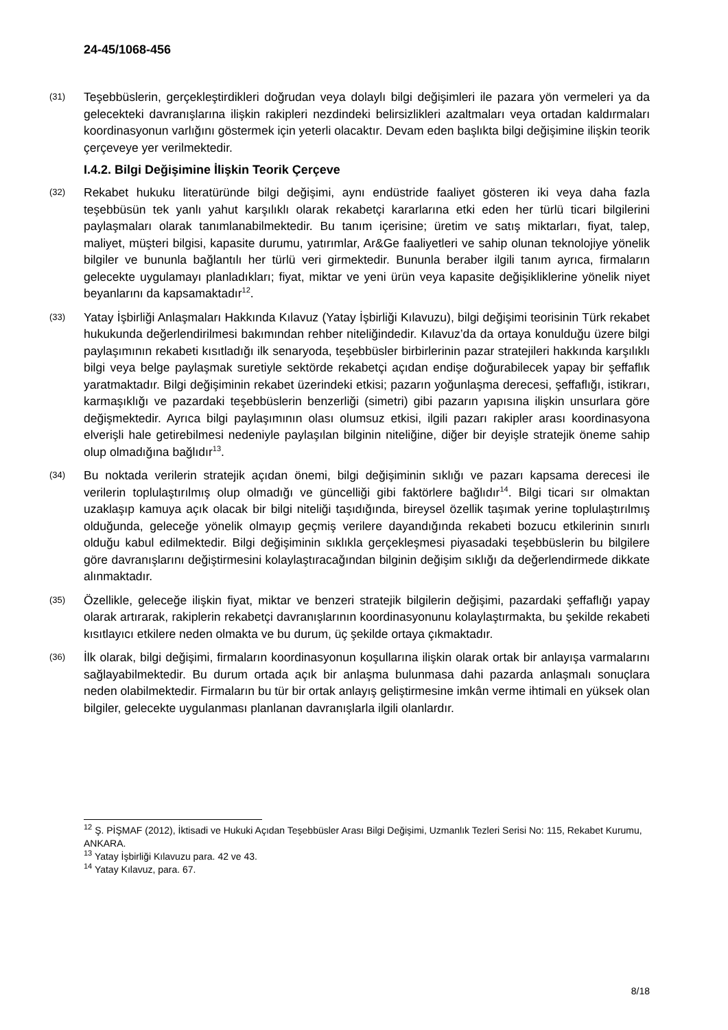24-45/1068-456
(31)
Teşebbüslerin, gerçekleştirdikleri doğrudan veya dolaylı bilgi değişimleri ile pazara yön vermeleri ya da gelecekteki davranışlarına ilişkin rakipleri nezdindeki belirsizlikleri azaltmaları veya ortadan kaldırmaları koordinasyonun varlığını göstermek için yeterli olacaktır. Devam eden başlıkta bilgi değişimine ilişkin teorik çerçeveye yer verilmektedir.
I.4.2. Bilgi Değişimine İlişkin Teorik Çerçeve
(32)
Rekabet hukuku literatüründe bilgi değişimi, aynı endüstride faaliyet gösteren iki veya daha fazla teşebbüsün tek yanlı yahut karşılıklı olarak rekabetçi kararlarına etki eden her türlü ticari bilgilerini paylaşmaları olarak tanımlanabilmektedir. Bu tanım içerisine; üretim ve satış miktarları, fiyat, talep, maliyet, müşteri bilgisi, kapasite durumu, yatırımlar, Ar&Ge faaliyetleri ve sahip olunan teknolojiye yönelik bilgiler ve bununla bağlantılı her türlü veri girmektedir. Bununla beraber ilgili tanım ayrıca, firmaların gelecekte uygulamayı planladıkları; fiyat, miktar ve yeni ürün veya kapasite değişikliklerine yönelik niyet beyanlarını da kapsamaktadır<sup>12</sup>.
(33)
Yatay İşbirliği Anlaşmaları Hakkında Kılavuz (Yatay İşbirliği Kılavuzu), bilgi değişimi teorisinin Türk rekabet hukukunda değerlendirilmesi bakımından rehber niteliğindedir. Kılavuz’da da ortaya konulduğu üzere bilgi paylaşımının rekabeti kısıtladığı ilk senaryoda, teşebbüsler birbirlerinin pazar stratejileri hakkında karşılıklı bilgi veya belge paylaşmak suretiyle sektörde rekabetçi açıdan endişe doğurabilecek yapay bir şeffaflık yaratmaktadır. Bilgi değişiminin rekabet üzerindeki etkisi; pazarın yoğunlaşma derecesi, şeffaflığı, istikrarı, karmaşıklığı ve pazardaki teşebbüslerin benzerliği (simetri) gibi pazarın yapısına ilişkin unsurlara göre değişmektedir. Ayrıca bilgi paylaşımının olası olumsuz etkisi, ilgili pazarı rakipler arası koordinasyona elverişli hale getirebilmesi nedeniyle paylaşılan bilginin niteliğine, diğer bir deyişle stratejik öneme sahip olup olmadığına bağlıdır<sup>13</sup>.
(34)
Bu noktada verilerin stratejik açıdan önemi, bilgi değişiminin sıklığı ve pazarı kapsama derecesi ile verilerin toplulaştırılmış olup olmadığı ve güncelliği gibi faktörlere bağlıdır<sup>14</sup>. Bilgi ticari sır olmaktan uzaklaşıp kamuya açık olacak bir bilgi niteliği taşıdığında, bireysel özellik taşımak yerine toplulaştırılmış olduğunda, geleceğe yönelik olmayıp geçmiş verilere dayandığında rekabeti bozucu etkilerinin sınırlı olduğu kabul edilmektedir. Bilgi değişiminin sıklıkla gerçekleşmesi piyasadaki teşebbüslerin bu bilgilere göre davranışlarını değiştirmesini kolaylaştıracağından bilginin değişim sıklığı da değerlendirmede dikkate alınmaktadır.
(35)
Özellikle, geleceğe ilişkin fiyat, miktar ve benzeri stratejik bilgilerin değişimi, pazardaki şeffaflığı yapay olarak artırarak, rakiplerin rekabetçi davranışlarının koordinasyonunu kolaylaştırmakta, bu şekilde rekabeti kısıtlayıcı etkilere neden olmakta ve bu durum, üç şekilde ortaya çıkmaktadır.
(36)
İlk olarak, bilgi değişimi, firmaların koordinasyonun koşullarına ilişkin olarak ortak bir anlayışa varmalarını sağlayabilmektedir. Bu durum ortada açık bir anlaşma bulunmasa dahi pazarda anlaşmalı sonuçlara neden olabilmektedir. Firmaların bu tür bir ortak anlayış geliştirmesine imkân verme ihtimali en yüksek olan bilgiler, gelecekte uygulanması planlanan davranışlarla ilgili olanlardır.
<sup>12</sup> Ş. PİŞMAF (2012), İktisadi ve Hukuki Açıdan Teşebbüsler Arası Bilgi Değişimi, Uzmanlık Tezleri Serisi No: 115, Rekabet Kurumu, ANKARA.
<sup>13</sup> Yatay İşbirliği Kılavuzu para. 42 ve 43.
<sup>14</sup> Yatay Kılavuz, para. 67.
8/18